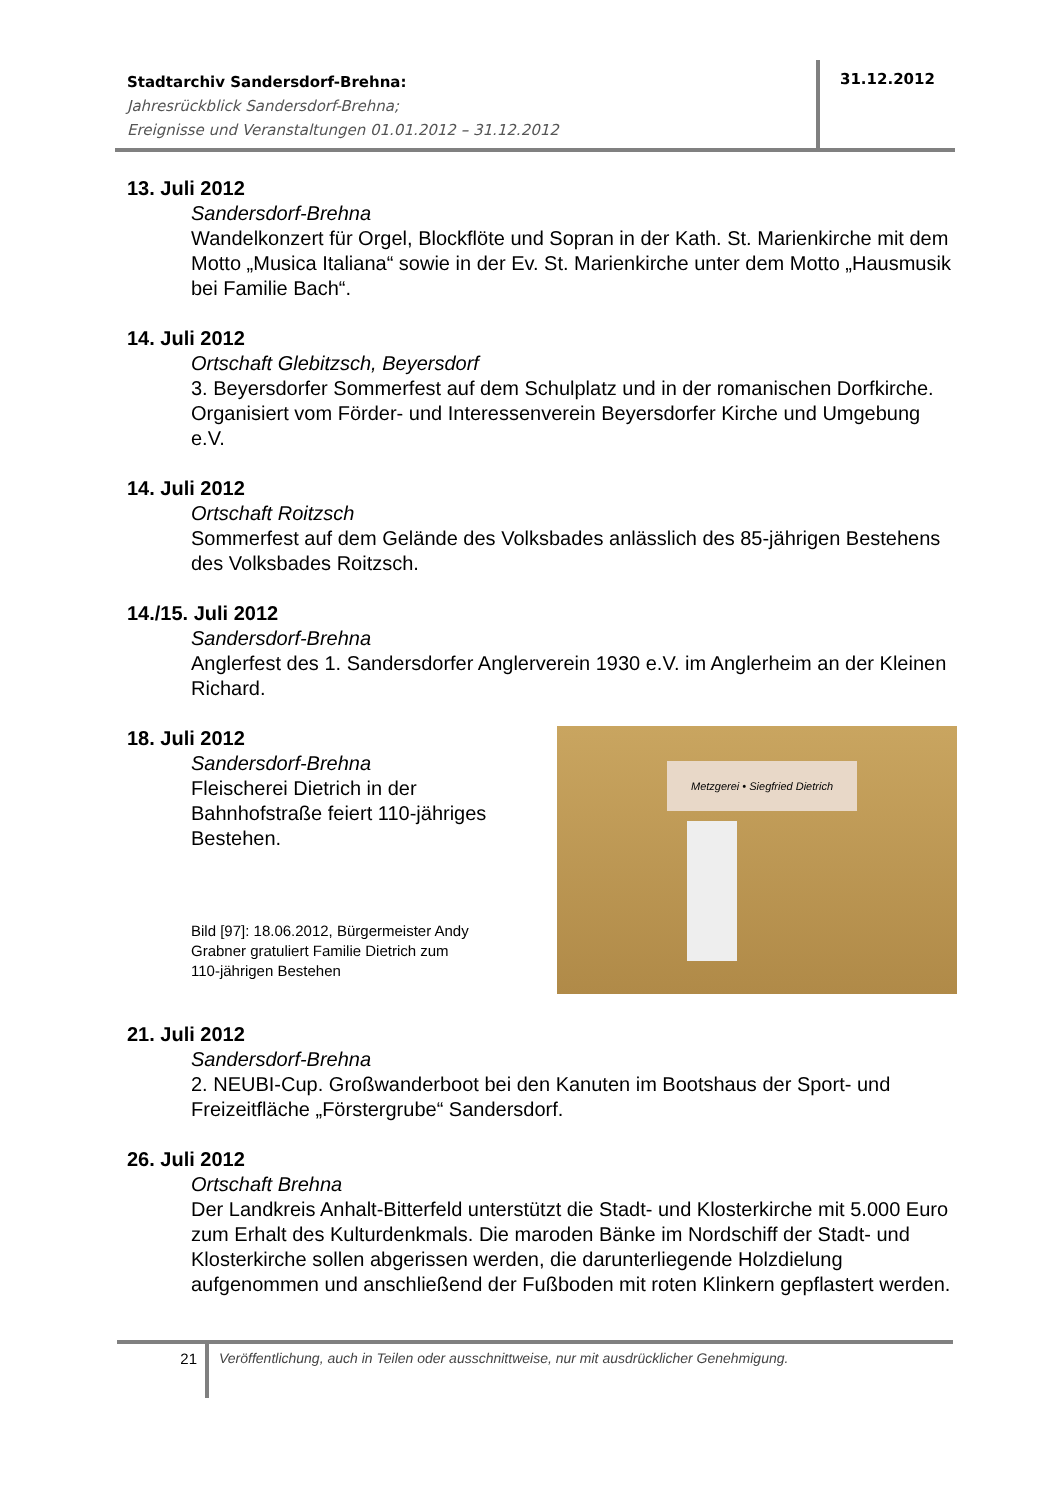Stadtarchiv Sandersdorf-Brehna:
Jahresrückblick Sandersdorf-Brehna;
Ereignisse und Veranstaltungen 01.01.2012 – 31.12.2012
31.12.2012
13. Juli 2012
Sandersdorf-Brehna
Wandelkonzert für Orgel, Blockflöte und Sopran in der Kath. St. Marienkirche mit dem Motto „Musica Italiana“ sowie in der Ev. St. Marienkirche unter dem Motto „Hausmusik bei Familie Bach“.
14. Juli 2012
Ortschaft Glebitzsch, Beyersdorf
3. Beyersdorfer Sommerfest auf dem Schulplatz und in der romanischen Dorfkirche. Organisiert vom Förder- und Interessenverein Beyersdorfer Kirche und Umgebung e.V.
14. Juli 2012
Ortschaft Roitzsch
Sommerfest auf dem Gelände des Volksbades anlässlich des 85-jährigen Bestehens des Volksbades Roitzsch.
14./15. Juli 2012
Sandersdorf-Brehna
Anglerfest des 1. Sandersdorfer Anglerverein 1930 e.V. im Anglerheim an der Kleinen Richard.
18. Juli 2012
Sandersdorf-Brehna
Fleischerei Dietrich in der
Bahnhofstraße feiert 110-jähriges
Bestehen.
Bild [97]: 18.06.2012, Bürgermeister Andy
Grabner gratuliert Familie Dietrich zum
110-jährigen Bestehen
Metzgerei • Siegfried Dietrich
21. Juli 2012
Sandersdorf-Brehna
2. NEUBI-Cup. Großwanderboot bei den Kanuten im Bootshaus der Sport- und Freizeitfläche „Förstergrube“ Sandersdorf.
26. Juli 2012
Ortschaft Brehna
Der Landkreis Anhalt-Bitterfeld unterstützt die Stadt- und Klosterkirche mit 5.000 Euro zum Erhalt des Kulturdenkmals. Die maroden Bänke im Nordschiff der Stadt- und Klosterkirche sollen abgerissen werden, die darunterliegende Holzdielung aufgenommen und anschließend der Fußboden mit roten Klinkern gepflastert werden.
21
Veröffentlichung, auch in Teilen oder ausschnittweise, nur mit ausdrücklicher Genehmigung.